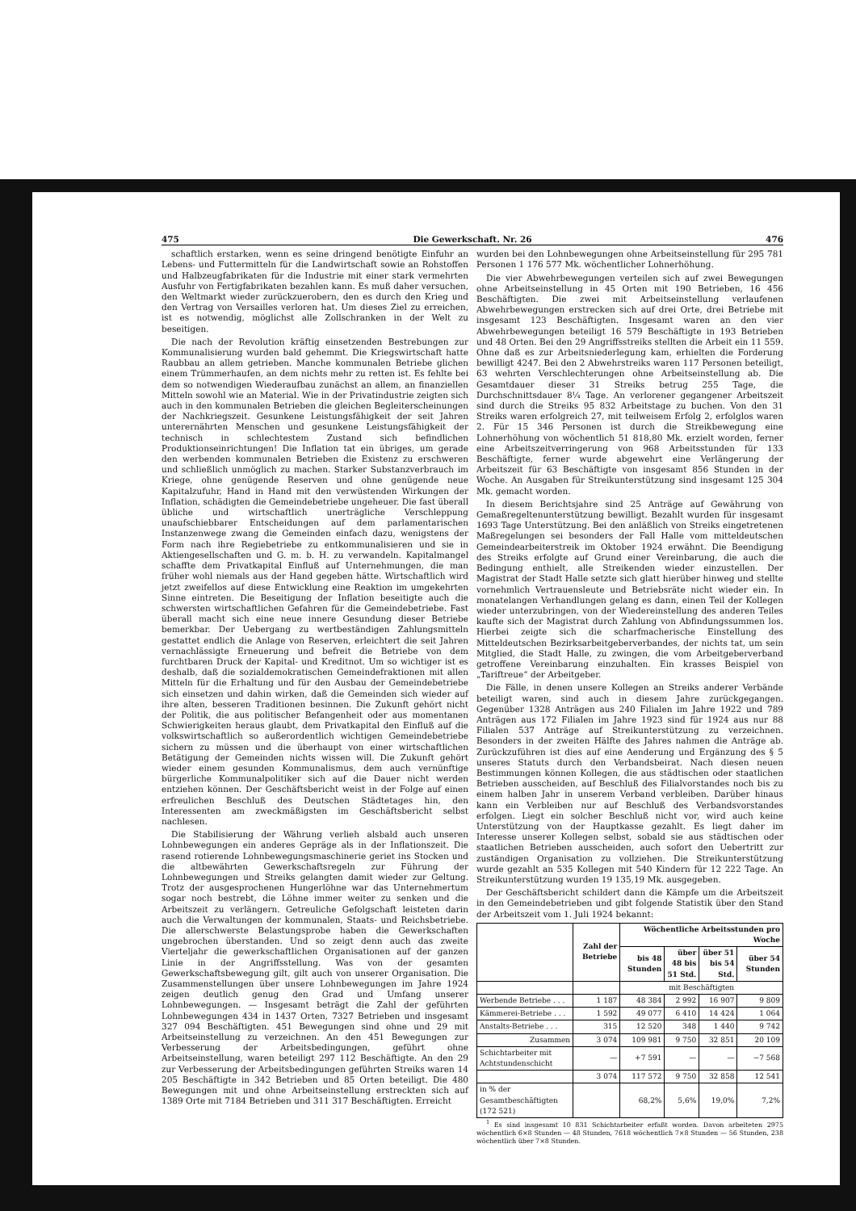475 Die Gewerkschaft. Nr. 26 476
schaftlich erstarken, wenn es seine dringend benötigte Einfuhr an Lebens- und Futtermitteln für die Landwirtschaft sowie an Rohstoffen und Halbzeugfabrikaten für die Industrie mit einer stark vermehrten Ausfuhr von Fertigfabrikaten bezahlen kann. Es muß daher versuchen, den Weltmarkt wieder zurückzuerobern, den es durch den Krieg und den Vertrag von Versailles verloren hat. Um dieses Ziel zu erreichen, ist es notwendig, möglichst alle Zollschranken in der Welt zu beseitigen.
Die nach der Revolution kräftig einsetzenden Bestrebungen zur Kommunalisierung wurden bald gehemmt. Die Kriegswirtschaft hatte Raubbau an allem getrieben. Manche kommunalen Betriebe glichen einem Trümmerhaufen, an dem nichts mehr zu retten ist. Es fehlte bei dem so notwendigen Wiederaufbau zunächst an allem, an finanziellen Mitteln sowohl wie an Material. Wie in der Privatindustrie zeigten sich auch in den kommunalen Betrieben die gleichen Begleiterscheinungen der Nachkriegszeit. Gesunkene Leistungsfähigkeit der seit Jahren unterernährten Menschen und gesunkene Leistungsfähigkeit der technisch in schlechtestem Zustand sich befindlichen Produktionseinrichtungen! Die Inflation tat ein übriges, um gerade den werbenden kommunalen Betrieben die Existenz zu erschweren und schließlich unmöglich zu machen. Starker Substanzverbrauch im Kriege, ohne genügende Reserven und ohne genügende neue Kapitalzufuhr, Hand in Hand mit den verwüstenden Wirkungen der Inflation, schädigten die Gemeindebetriebe ungeheuer. Die fast überall übliche und wirtschaftlich unerträgliche Verschleppung unaufschiebbarer Entscheidungen auf dem parlamentarischen Instanzenwege zwang die Gemeinden einfach dazu, wenigstens der Form nach ihre Regiebetriebe zu entkommunalisieren und sie in Aktiengesellschaften und G. m. b. H. zu verwandeln. Kapitalmangel schaffte dem Privatkapital Einfluß auf Unternehmungen, die man früher wohl niemals aus der Hand gegeben hätte. Wirtschaftlich wird jetzt zweifellos auf diese Entwicklung eine Reaktion im umgekehrten Sinne eintreten. Die Beseitigung der Inflation beseitigte auch die schwersten wirtschaftlichen Gefahren für die Gemeindebetriebe. Fast überall macht sich eine neue innere Gesundung dieser Betriebe bemerkbar. Der Uebergang zu wertbeständigen Zahlungsmitteln gestattet endlich die Anlage von Reserven, erleichtert die seit Jahren vernachlässigte Erneuerung und befreit die Betriebe von dem furchtbaren Druck der Kapital- und Kreditnot. Um so wichtiger ist es deshalb, daß die sozialdemokratischen Gemeindefraktionen mit allen Mitteln für die Erhaltung und für den Ausbau der Gemeindebetriebe sich einsetzen und dahin wirken, daß die Gemeinden sich wieder auf ihre alten, besseren Traditionen besinnen. Die Zukunft gehört nicht der Politik, die aus politischer Befangenheit oder aus momentanen Schwierigkeiten heraus glaubt, dem Privatkapital den Einfluß auf die volkswirtschaftlich so außerordentlich wichtigen Gemeindebetriebe sichern zu müssen und die überhaupt von einer wirtschaftlichen Betätigung der Gemeinden nichts wissen will. Die Zukunft gehört wieder einem gesunden Kommunalismus, dem auch vernünftige bürgerliche Kommunalpolitiker sich auf die Dauer nicht werden entziehen können. Der Geschäftsbericht weist in der Folge auf einen erfreulichen Beschluß des Deutschen Städtetages hin, den Interessenten am zweckmäßigsten im Geschäftsbericht selbst nachlesen.
Die Stabilisierung der Währung verlieh alsbald auch unseren Lohnbewegungen ein anderes Gepräge als in der Inflationszeit. Die rasend rotierende Lohnbewegungsmaschinerie geriet ins Stocken und die altbewährten Gewerkschaftsregeln zur Führung der Lohnbewegungen und Streiks gelangten damit wieder zur Geltung. Trotz der ausgesprochenen Hungerlöhne war das Unternehmertum sogar noch bestrebt, die Löhne immer weiter zu senken und die Arbeitszeit zu verlängern. Getreuliche Gefolgschaft leisteten darin auch die Verwaltungen der kommunalen, Staats- und Reichsbetriebe. Die allerschwerste Belastungsprobe haben die Gewerkschaften ungebrochen überstanden. Und so zeigt denn auch das zweite Vierteljahr die gewerkschaftlichen Organisationen auf der ganzen Linie in der Angriffsstellung. Was von der gesamten Gewerkschaftsbewegung gilt, gilt auch von unserer Organisation. Die Zusammenstellungen über unsere Lohnbewegungen im Jahre 1924 zeigen deutlich genug den Grad und Umfang unserer Lohnbewegungen. — Insgesamt beträgt die Zahl der geführten Lohnbewegungen 434 in 1437 Orten, 7327 Betrieben und insgesamt 327 094 Beschäftigten. 451 Bewegungen sind ohne und 29 mit Arbeitseinstellung zu verzeichnen. An den 451 Bewegungen zur Verbesserung der Arbeitsbedingungen, geführt ohne Arbeitseinstellung, waren beteiligt 297 112 Beschäftigte. An den 29 zur Verbesserung der Arbeitsbedingungen geführten Streiks waren 14 205 Beschäftigte in 342 Betrieben und 85 Orten beteiligt. Die 480 Bewegungen mit und ohne Arbeitseinstellung erstreckten sich auf 1389 Orte mit 7184 Betrieben und 311 317 Beschäftigten. Erreicht
wurden bei den Lohnbewegungen ohne Arbeitseinstellung für 295 781 Personen 1 176 577 Mk. wöchentlicher Lohnerhöhung.
Die vier Abwehrbewegungen verteilen sich auf zwei Bewegungen ohne Arbeitseinstellung in 45 Orten mit 190 Betrieben, 16 456 Beschäftigten. Die zwei mit Arbeitseinstellung verlaufenen Abwehrbewegungen erstrecken sich auf drei Orte, drei Betriebe mit insgesamt 123 Beschäftigten. Insgesamt waren an den vier Abwehrbewegungen beteiligt 16 579 Beschäftigte in 193 Betrieben und 48 Orten. Bei den 29 Angriffsstreiks stellten die Arbeit ein 11 559. Ohne daß es zur Arbeitsniederlegung kam, erhielten die Forderung bewilligt 4247. Bei den 2 Abwehrstreiks waren 117 Personen beteiligt, 63 wehrten Verschlechterungen ohne Arbeitseinstellung ab. Die Gesamtdauer dieser 31 Streiks betrug 255 Tage, die Durchschnittsdauer 8¼ Tage. An verlorener gegangener Arbeitszeit sind durch die Streiks 95 832 Arbeitstage zu buchen. Von den 31 Streiks waren erfolgreich 27, mit teilweisem Erfolg 2, erfolglos waren 2. Für 15 346 Personen ist durch die Streikbewegung eine Lohnerhöhung von wöchentlich 51 818,80 Mk. erzielt worden, ferner eine Arbeitszeitverringerung von 968 Arbeitsstunden für 133 Beschäftigte, ferner wurde abgewehrt eine Verlängerung der Arbeitszeit für 63 Beschäftigte von insgesamt 856 Stunden in der Woche. An Ausgaben für Streikunterstützung sind insgesamt 125 304 Mk. gemacht worden.
In diesem Berichtsjahre sind 25 Anträge auf Gewährung von Gemaßregeltenunterstützung bewilligt. Bezahlt wurden für insgesamt 1693 Tage Unterstützung. Bei den anläßlich von Streiks eingetretenen Maßregelungen sei besonders der Fall Halle vom mitteldeutschen Gemeindearbeiterstreik im Oktober 1924 erwähnt. Die Beendigung des Streiks erfolgte auf Grund einer Vereinbarung, die auch die Bedingung enthielt, alle Streikenden wieder einzustellen. Der Magistrat der Stadt Halle setzte sich glatt hierüber hinweg und stellte vornehmlich Vertrauensleute und Betriebsräte nicht wieder ein. In monatelangen Verhandlungen gelang es dann, einen Teil der Kollegen wieder unterzubringen, von der Wiedereinstellung des anderen Teiles kaufte sich der Magistrat durch Zahlung von Abfindungssummen los. Hierbei zeigte sich die scharfmacherische Einstellung des Mitteldeutschen Bezirksarbeitgeberverbandes, der nichts tat, um sein Mitglied, die Stadt Halle, zu zwingen, die vom Arbeitgeberverband getroffene Vereinbarung einzuhalten. Ein krasses Beispiel von „Tariftreue“ der Arbeitgeber.
Die Fälle, in denen unsere Kollegen an Streiks anderer Verbände beteiligt waren, sind auch in diesem Jahre zurückgegangen. Gegenüber 1328 Anträgen aus 240 Filialen im Jahre 1922 und 789 Anträgen aus 172 Filialen im Jahre 1923 sind für 1924 aus nur 88 Filialen 537 Anträge auf Streikunterstützung zu verzeichnen. Besonders in der zweiten Hälfte des Jahres nahmen die Anträge ab. Zurückzuführen ist dies auf eine Aenderung und Ergänzung des § 5 unseres Statuts durch den Verbandsbeirat. Nach diesen neuen Bestimmungen können Kollegen, die aus städtischen oder staatlichen Betrieben ausscheiden, auf Beschluß des Filialvorstandes noch bis zu einem halben Jahr in unserem Verband verbleiben. Darüber hinaus kann ein Verbleiben nur auf Beschluß des Verbandsvorstandes erfolgen. Liegt ein solcher Beschluß nicht vor, wird auch keine Unterstützung von der Hauptkasse gezahlt. Es liegt daher im Interesse unserer Kollegen selbst, sobald sie aus städtischen oder staatlichen Betrieben ausscheiden, auch sofort den Uebertritt zur zuständigen Organisation zu vollziehen. Die Streikunterstützung wurde gezahlt an 535 Kollegen mit 540 Kindern für 12 222 Tage. An Streikunterstützung wurden 19 135,19 Mk. ausgegeben.
Der Geschäftsbericht schildert dann die Kämpfe um die Arbeitszeit in den Gemeindebetrieben und gibt folgende Statistik über den Stand der Arbeitszeit vom 1. Juli 1924 bekannt:
| | Zahl der Betriebe | Wöchentliche Arbeitsstunden pro Woche | | | |
| --- | --- | --- | --- | --- | --- |
| | | bis 48 Stunden | über 48 bis 51 Std. | über 51 bis 54 Std. | über 54 Stunden |
| | | mit Beschäftigten | | | |
| Werbende Betriebe . . . | 1 187 | 48 384 | 2 992 | 16 907 | 9 809 |
| Kämmerei-Betriebe . . . | 1 592 | 49 077 | 6 410 | 14 424 | 1 064 |
| Anstalts-Betriebe . . . | 315 | 12 520 | 348 | 1 440 | 9 742 |
| Zusammen | 3 074 | 109 981 | 9 750 | 32 851 | 20 109 |
| Schichtarbeiter mit Achtstundenschicht | — | +7 591 | — | — | −7 568 |
| | 3 074 | 117 572 | 9 750 | 32 858 | 12 541 |
| in % der Gesamtbeschäftigten (172 521) | | 68,2% | 5,6% | 19,0% | 7,2% |
<sup>1</sup> Es sind insgesamt 10 831 Schichtarbeiter erfaßt worden. Davon arbeiteten 2975 wöchentlich 6×8 Stunden — 48 Stunden, 7618 wöchentlich 7×8 Stunden — 56 Stunden, 238 wöchentlich über 7×8 Stunden.